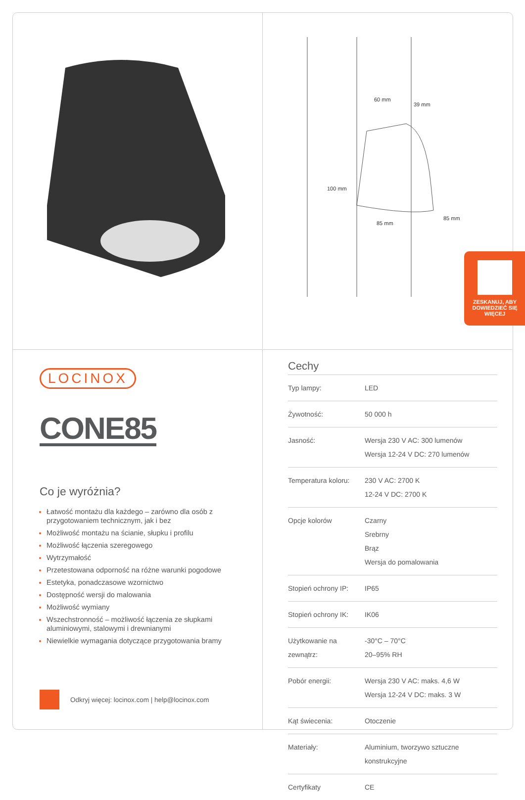60 mm
39 mm
100 mm
85 mm
85 mm
ZESKANUJ, ABY DOWIEDZIEĆ SIĘ WIĘCEJ
LOCINOX
CONE85
Co je wyróżnia?
Łatwość montażu dla każdego – zarówno dla osób z przygotowaniem technicznym, jak i bez
Możliwość montażu na ścianie, słupku i profilu
Możliwość łączenia szeregowego
Wytrzymałość
Przetestowana odporność na różne warunki pogodowe
Estetyka, ponadczasowe wzornictwo
Dostępność wersji do malowania
Możliwość wymiany
Wszechstronność – możliwość łączenia ze słupkami aluminiowymi, stalowymi i drewnianymi
Niewielkie wymagania dotyczące przygotowania bramy
Odkryj więcej: locinox.com | help@locinox.com
Cechy
| Typ lampy: | LED |
| Żywotność: | 50 000 h |
| Jasność: | Wersja 230 V AC: 300 lumenów Wersja 12-24 V DC: 270 lumenów |
| Temperatura koloru: | 230 V AC: 2700 K 12-24 V DC: 2700 K |
| Opcje kolorów | Czarny Srebrny Brąz Wersja do pomalowania |
| Stopień ochrony IP: | IP65 |
| Stopień ochrony IK: | IK06 |
| Użytkowanie na zewnątrz: | -30°C – 70°C 20–95% RH |
| Pobór energii: | Wersja 230 V AC: maks. 4,6 W Wersja 12-24 V DC: maks. 3 W |
| Kąt świecenia: | Otoczenie |
| Materiały: | Aluminium, tworzywo sztuczne konstrukcyjne |
| Certyfikaty | CE |